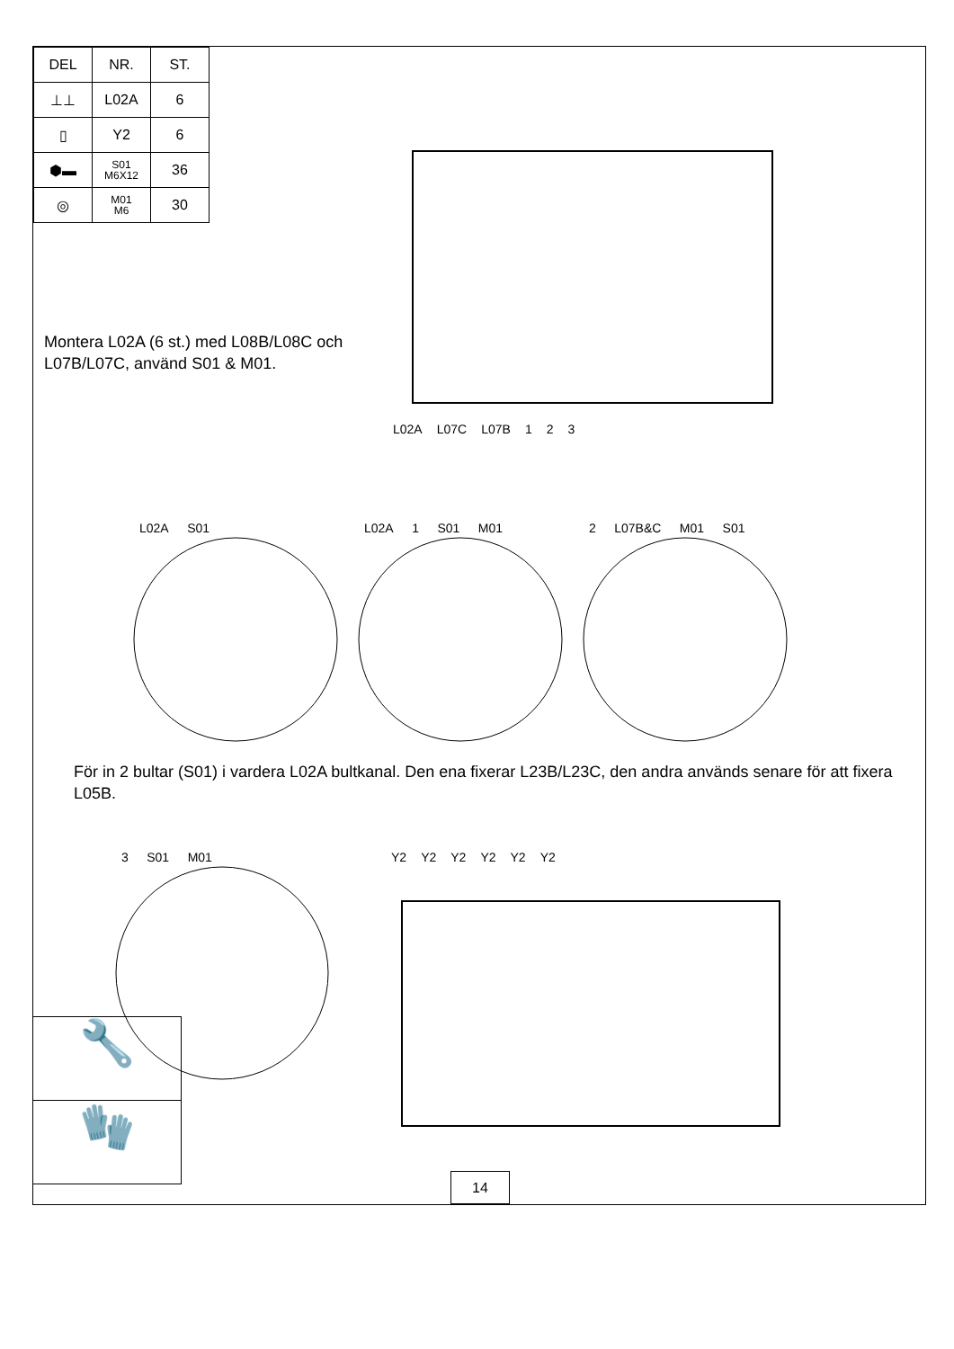| DEL | NR. | ST. |
| --- | --- | --- |
| ⊥⊥ | L02A | 6 |
| ▯ | Y2 | 6 |
| ⬢▬ | S01 M6X12 | 36 |
| ◎ | M01 M6 | 30 |
Montera L02A (6 st.) med L08B/L08C och L07B/L07C, använd S01 & M01.
L02A L07C L07B 1 2 3
L02A S01 L02A 1 S01 M01 2 L07B&C M01 S01
För in 2 bultar (S01) i vardera L02A bultkanal. Den ena fixerar L23B/L23C, den andra används senare för att fixera L05B.
3 S01 M01 Y2 Y2 Y2 Y2 Y2 Y2
🔧
🧤
14